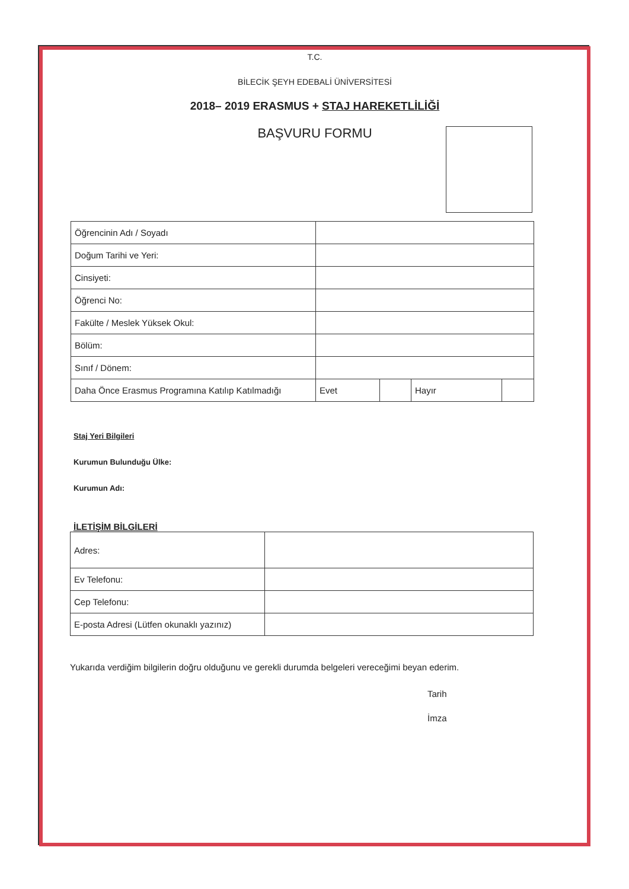T.C.
BİLECİK ŞEYH EDEBALİ ÜNİVERSİTESİ
2018– 2019 ERASMUS + STAJ HAREKETLİLİĞİ
BAŞVURU FORMU
| Öğrencinin Adı / Soyadı | | | | |
| Doğum Tarihi ve Yeri: | | | | |
| Cinsiyeti: | | | | |
| Öğrenci No: | | | | |
| Fakülte / Meslek Yüksek Okul: | | | | |
| Bölüm: | | | | |
| Sınıf / Dönem: | | | | |
| Daha Önce Erasmus Programına Katılıp Katılmadığı | Evet | | Hayır | |
Staj Yeri Bilgileri
Kurumun Bulunduğu Ülke:
Kurumun Adı:
İLETİŞİM BİLGİLERİ
| Adres: | |
| Ev Telefonu: | |
| Cep Telefonu: | |
| E-posta Adresi (Lütfen okunaklı yazınız) | |
Yukarıda verdiğim bilgilerin doğru olduğunu ve gerekli durumda belgeleri vereceğimi beyan ederim.
Tarih
İmza